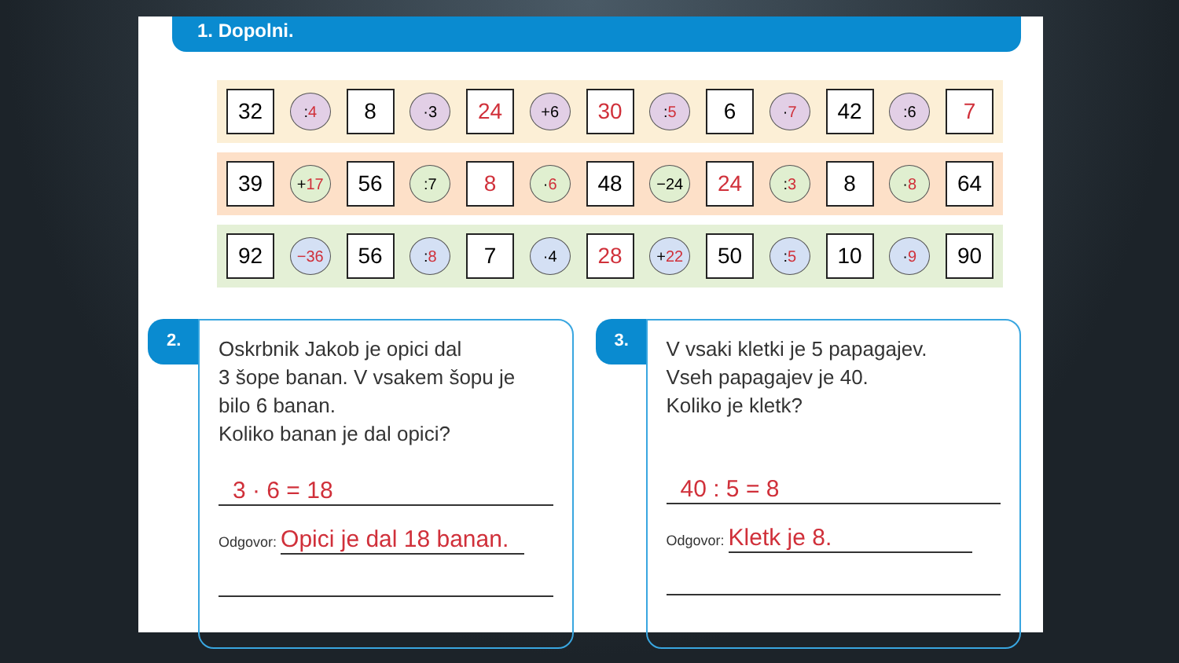1. Dopolni.
32
: 4
8
·3
24
+6
30
: 5
6
· 7
42
:6
7
39
+ 17
56
:7
8
· 6
48
−24
24
: 3
8
· 8
64
92
−36
56
: 8
7
·4
28
+ 22
50
: 5
10
· 9
90
2.
Oskrbnik Jakob je opici dal
3 šope banan. V vsakem šopu je
bilo 6 banan.
Koliko banan je dal opici?
3 · 6 = 18
Odgovor: Opici je dal 18 banan.
3.
V vsaki kletki je 5 papagajev.
Vseh papagajev je 40.
Koliko je kletk?
40 : 5 = 8
Odgovor: Kletk je 8.